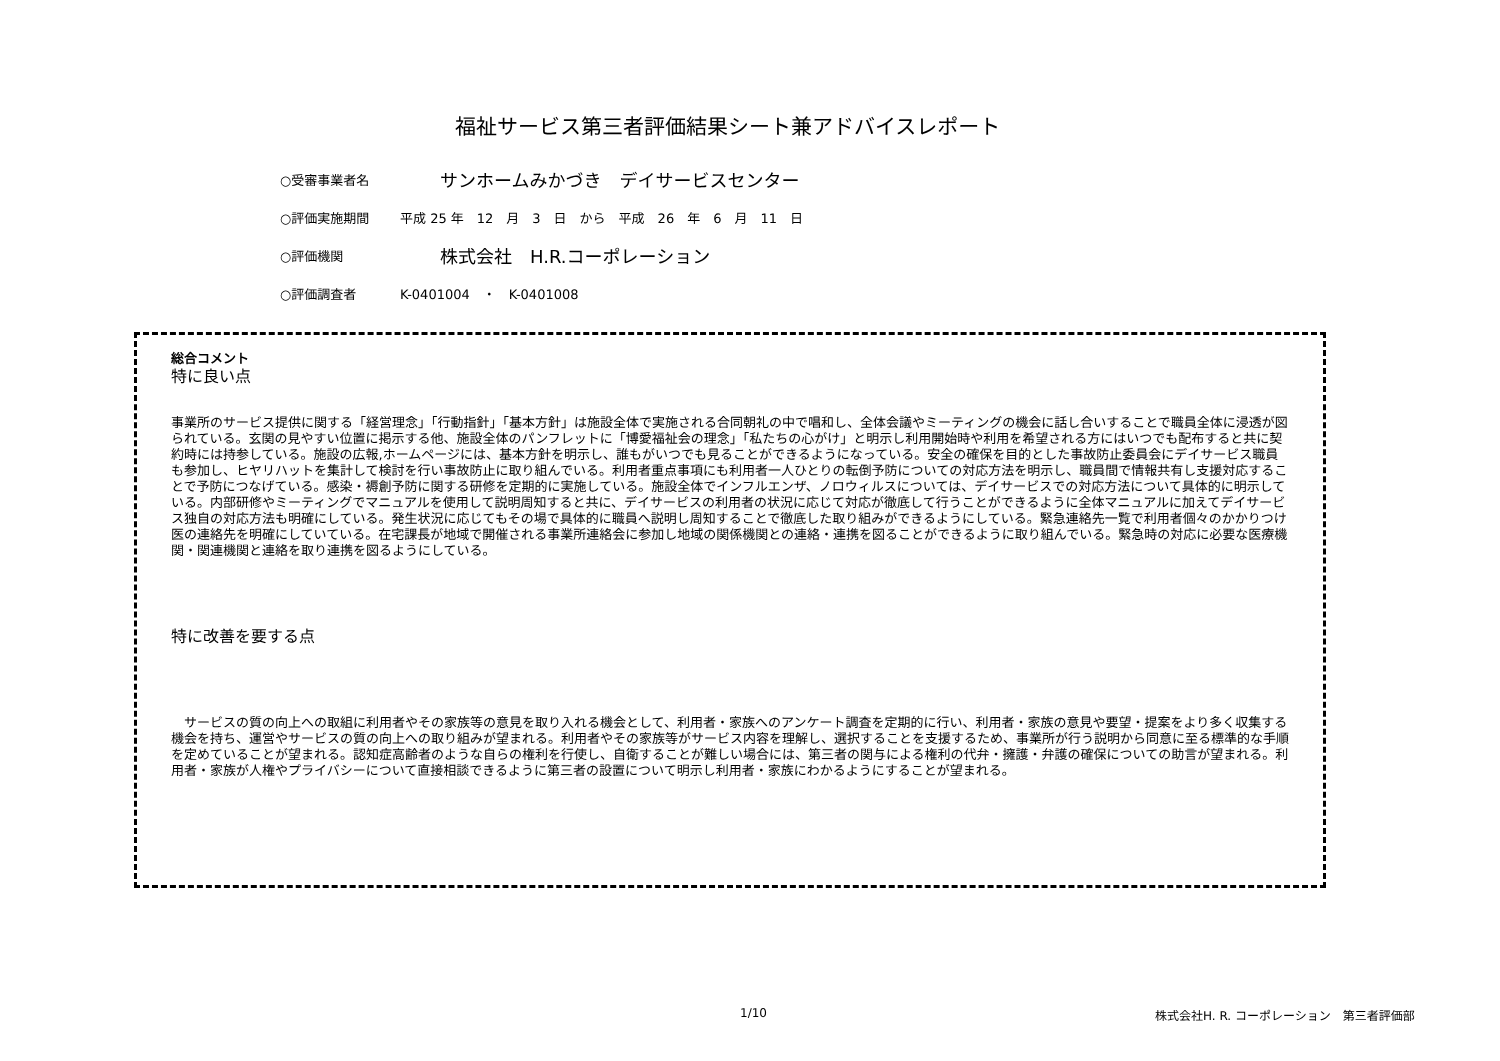福祉サービス第三者評価結果シート兼アドバイスレポート
○受審事業者名 サンホームみかづき　デイサービスセンター
○評価実施期間 平成 25 年　12　月　3　日　から　平成　26　年　6　月　11　日
○評価機関 株式会社　H.R.コーポレーション
○評価調査者 K-0401004　・　K-0401008
総合コメント
特に良い点
事業所のサービス提供に関する「経営理念」「行動指針」「基本方針」は施設全体で実施される合同朝礼の中で唱和し、全体会議やミーティングの機会に話し合いすることで職員全体に浸透が図られている。玄関の見やすい位置に掲示する他、施設全体のパンフレットに「博愛福祉会の理念」「私たちの心がけ」と明示し利用開始時や利用を希望される方にはいつでも配布すると共に契約時には持参している。施設の広報,ホームページには、基本方針を明示し、誰もがいつでも見ることができるようになっている。安全の確保を目的とした事故防止委員会にデイサービス職員も参加し、ヒヤリハットを集計して検討を行い事故防止に取り組んでいる。利用者重点事項にも利用者一人ひとりの転倒予防についての対応方法を明示し、職員間で情報共有し支援対応することで予防につなげている。感染・褥創予防に関する研修を定期的に実施している。施設全体でインフルエンザ、ノロウィルスについては、デイサービスでの対応方法について具体的に明示している。内部研修やミーティングでマニュアルを使用して説明周知すると共に、デイサービスの利用者の状況に応じて対応が徹底して行うことができるように全体マニュアルに加えてデイサービス独自の対応方法も明確にしている。発生状況に応じてもその場で具体的に職員へ説明し周知することで徹底した取り組みができるようにしている。緊急連絡先一覧で利用者個々のかかりつけ医の連絡先を明確にしていている。在宅課長が地域で開催される事業所連絡会に参加し地域の関係機関との連絡・連携を図ることができるように取り組んでいる。緊急時の対応に必要な医療機関・関連機関と連絡を取り連携を図るようにしている。
特に改善を要する点
　サービスの質の向上への取組に利用者やその家族等の意見を取り入れる機会として、利用者・家族へのアンケート調査を定期的に行い、利用者・家族の意見や要望・提案をより多く収集する機会を持ち、運営やサービスの質の向上への取り組みが望まれる。利用者やその家族等がサービス内容を理解し、選択することを支援するため、事業所が行う説明から同意に至る標準的な手順を定めていることが望まれる。認知症高齢者のような自らの権利を行使し、自衛することが難しい場合には、第三者の関与による権利の代弁・擁護・弁護の確保についての助言が望まれる。利用者・家族が人権やプライバシーについて直接相談できるように第三者の設置について明示し利用者・家族にわかるようにすることが望まれる。
1/10
株式会社H. R. コーポレーション　第三者評価部